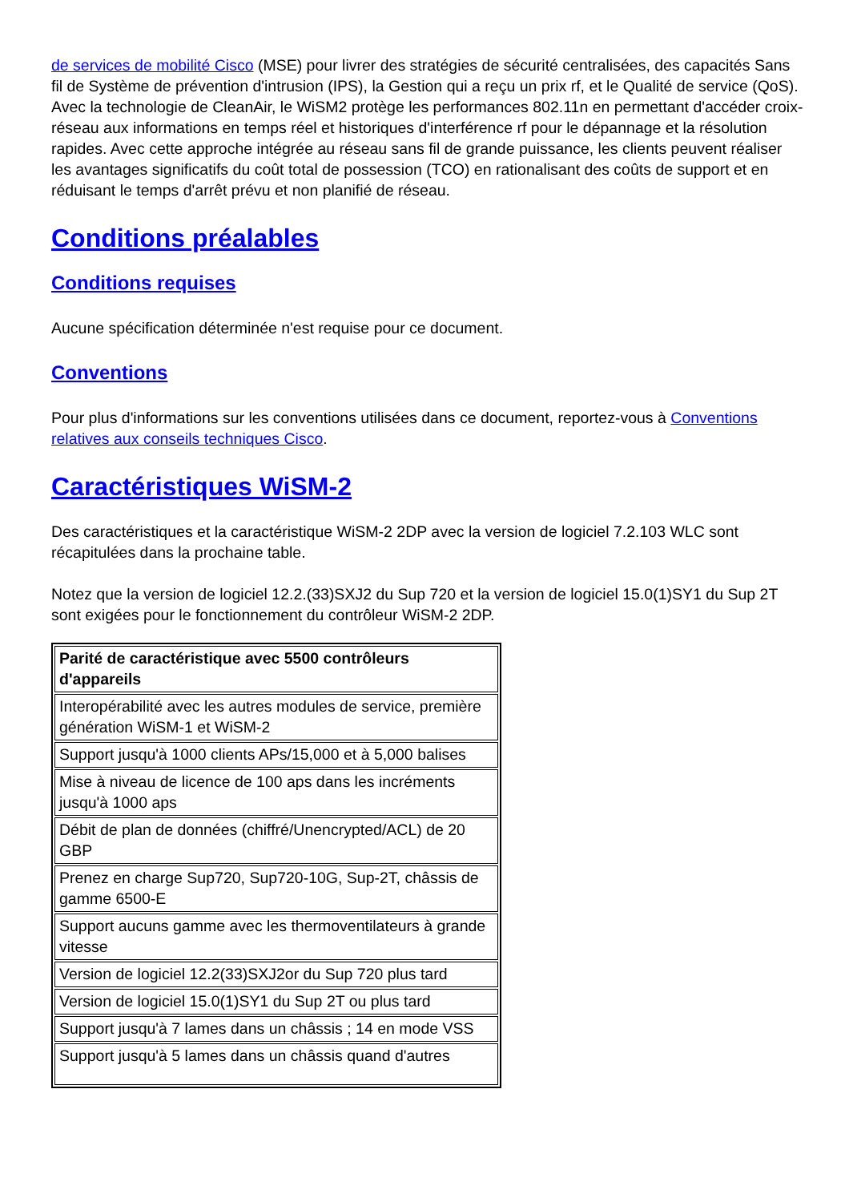de services de mobilité Cisco (MSE) pour livrer des stratégies de sécurité centralisées, des capacités Sans fil de Système de prévention d'intrusion (IPS), la Gestion qui a reçu un prix rf, et le Qualité de service (QoS). Avec la technologie de CleanAir, le WiSM2 protège les performances 802.11n en permettant d'accéder croix-réseau aux informations en temps réel et historiques d'interférence rf pour le dépannage et la résolution rapides. Avec cette approche intégrée au réseau sans fil de grande puissance, les clients peuvent réaliser les avantages significatifs du coût total de possession (TCO) en rationalisant des coûts de support et en réduisant le temps d'arrêt prévu et non planifié de réseau.
Conditions préalables
Conditions requises
Aucune spécification déterminée n'est requise pour ce document.
Conventions
Pour plus d'informations sur les conventions utilisées dans ce document, reportez-vous à Conventions relatives aux conseils techniques Cisco.
Caractéristiques WiSM-2
Des caractéristiques et la caractéristique WiSM-2 2DP avec la version de logiciel 7.2.103 WLC sont récapitulées dans la prochaine table.
Notez que la version de logiciel 12.2.(33)SXJ2 du Sup 720 et la version de logiciel 15.0(1)SY1 du Sup 2T sont exigées pour le fonctionnement du contrôleur WiSM-2 2DP.
| Parité de caractéristique avec 5500 contrôleurs d'appareils |
| --- |
| Interopérabilité avec les autres modules de service, première génération WiSM-1 et WiSM-2 |
| Support jusqu'à 1000 clients APs/15,000 et à 5,000 balises |
| Mise à niveau de licence de 100 aps dans les incréments jusqu'à 1000 aps |
| Débit de plan de données (chiffré/Unencrypted/ACL) de 20 GBP |
| Prenez en charge Sup720, Sup720-10G, Sup-2T, châssis de gamme 6500-E |
| Support aucuns gamme avec les thermoventilateurs à grande vitesse |
| Version de logiciel 12.2(33)SXJ2or du Sup 720 plus tard |
| Version de logiciel 15.0(1)SY1 du Sup 2T ou plus tard |
| Support jusqu'à 7 lames dans un châssis ; 14 en mode VSS |
| Support jusqu'à 5 lames dans un châssis quand d'autres |